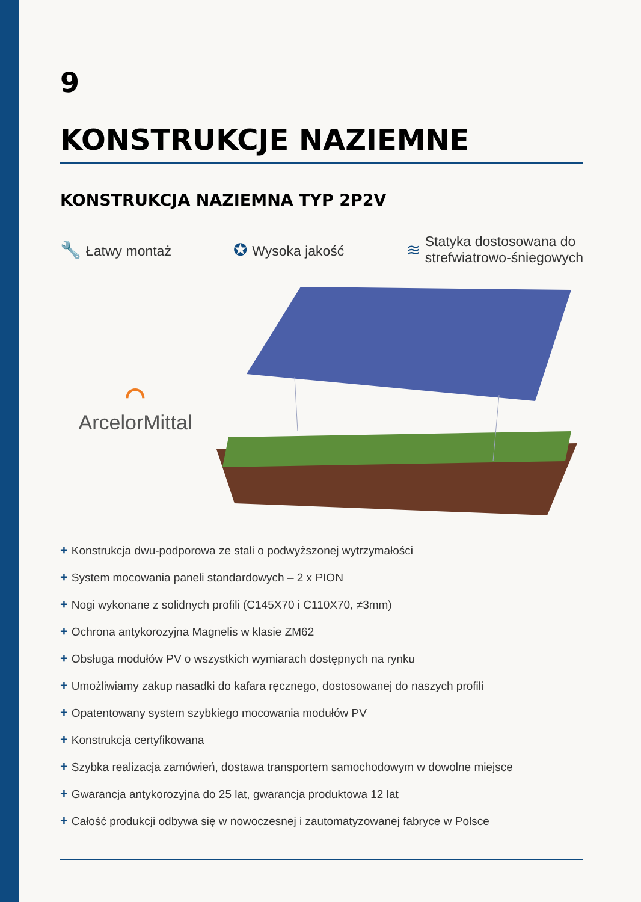9
KONSTRUKCJE NAZIEMNE
KONSTRUKCJA NAZIEMNA TYP 2P2V
🔧 Łatwy montaż
✪ Wysoka jakość
≋
Statyka dostosowana do
strefwiatrowo-śniegowych
⌒
ArcelorMittal
+ Konstrukcja dwu-podporowa ze stali o podwyższonej wytrzymałości
+ System mocowania paneli standardowych – 2 x PION
+ Nogi wykonane z solidnych profili (C145X70 i C110X70, ≠3mm)
+ Ochrona antykorozyjna Magnelis w klasie ZM62
+ Obsługa modułów PV o wszystkich wymiarach dostępnych na rynku
+ Umożliwiamy zakup nasadki do kafara ręcznego, dostosowanej do naszych profili
+ Opatentowany system szybkiego mocowania modułów PV
+ Konstrukcja certyfikowana
+ Szybka realizacja zamówień, dostawa transportem samochodowym w dowolne miejsce
+ Gwarancja antykorozyjna do 25 lat, gwarancja produktowa 12 lat
+ Całość produkcji odbywa się w nowoczesnej i zautomatyzowanej fabryce w Polsce